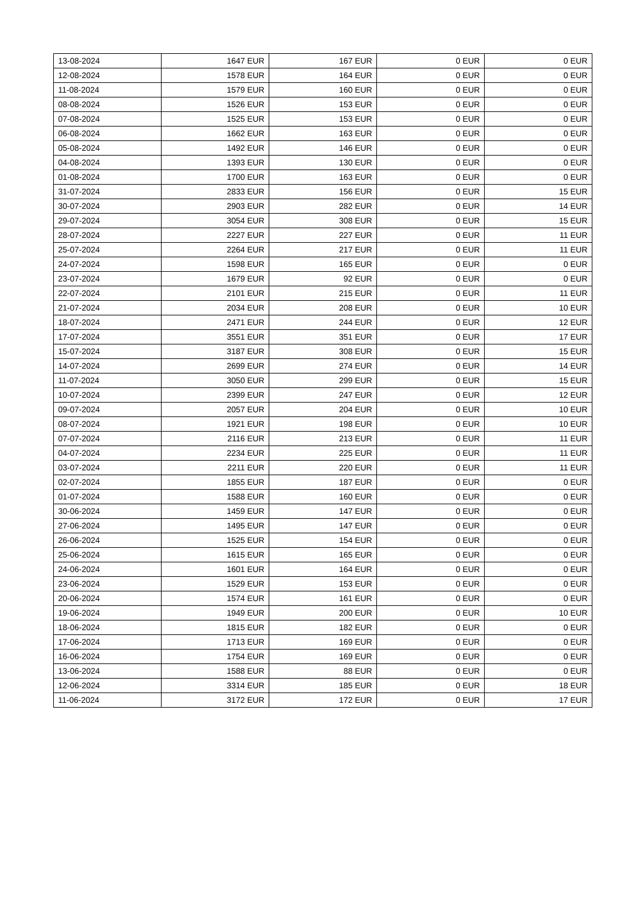| 13-08-2024 | 1647 EUR | 167 EUR | 0 EUR | 0 EUR |
| 12-08-2024 | 1578 EUR | 164 EUR | 0 EUR | 0 EUR |
| 11-08-2024 | 1579 EUR | 160 EUR | 0 EUR | 0 EUR |
| 08-08-2024 | 1526 EUR | 153 EUR | 0 EUR | 0 EUR |
| 07-08-2024 | 1525 EUR | 153 EUR | 0 EUR | 0 EUR |
| 06-08-2024 | 1662 EUR | 163 EUR | 0 EUR | 0 EUR |
| 05-08-2024 | 1492 EUR | 146 EUR | 0 EUR | 0 EUR |
| 04-08-2024 | 1393 EUR | 130 EUR | 0 EUR | 0 EUR |
| 01-08-2024 | 1700 EUR | 163 EUR | 0 EUR | 0 EUR |
| 31-07-2024 | 2833 EUR | 156 EUR | 0 EUR | 15 EUR |
| 30-07-2024 | 2903 EUR | 282 EUR | 0 EUR | 14 EUR |
| 29-07-2024 | 3054 EUR | 308 EUR | 0 EUR | 15 EUR |
| 28-07-2024 | 2227 EUR | 227 EUR | 0 EUR | 11 EUR |
| 25-07-2024 | 2264 EUR | 217 EUR | 0 EUR | 11 EUR |
| 24-07-2024 | 1598 EUR | 165 EUR | 0 EUR | 0 EUR |
| 23-07-2024 | 1679 EUR | 92 EUR | 0 EUR | 0 EUR |
| 22-07-2024 | 2101 EUR | 215 EUR | 0 EUR | 11 EUR |
| 21-07-2024 | 2034 EUR | 208 EUR | 0 EUR | 10 EUR |
| 18-07-2024 | 2471 EUR | 244 EUR | 0 EUR | 12 EUR |
| 17-07-2024 | 3551 EUR | 351 EUR | 0 EUR | 17 EUR |
| 15-07-2024 | 3187 EUR | 308 EUR | 0 EUR | 15 EUR |
| 14-07-2024 | 2699 EUR | 274 EUR | 0 EUR | 14 EUR |
| 11-07-2024 | 3050 EUR | 299 EUR | 0 EUR | 15 EUR |
| 10-07-2024 | 2399 EUR | 247 EUR | 0 EUR | 12 EUR |
| 09-07-2024 | 2057 EUR | 204 EUR | 0 EUR | 10 EUR |
| 08-07-2024 | 1921 EUR | 198 EUR | 0 EUR | 10 EUR |
| 07-07-2024 | 2116 EUR | 213 EUR | 0 EUR | 11 EUR |
| 04-07-2024 | 2234 EUR | 225 EUR | 0 EUR | 11 EUR |
| 03-07-2024 | 2211 EUR | 220 EUR | 0 EUR | 11 EUR |
| 02-07-2024 | 1855 EUR | 187 EUR | 0 EUR | 0 EUR |
| 01-07-2024 | 1588 EUR | 160 EUR | 0 EUR | 0 EUR |
| 30-06-2024 | 1459 EUR | 147 EUR | 0 EUR | 0 EUR |
| 27-06-2024 | 1495 EUR | 147 EUR | 0 EUR | 0 EUR |
| 26-06-2024 | 1525 EUR | 154 EUR | 0 EUR | 0 EUR |
| 25-06-2024 | 1615 EUR | 165 EUR | 0 EUR | 0 EUR |
| 24-06-2024 | 1601 EUR | 164 EUR | 0 EUR | 0 EUR |
| 23-06-2024 | 1529 EUR | 153 EUR | 0 EUR | 0 EUR |
| 20-06-2024 | 1574 EUR | 161 EUR | 0 EUR | 0 EUR |
| 19-06-2024 | 1949 EUR | 200 EUR | 0 EUR | 10 EUR |
| 18-06-2024 | 1815 EUR | 182 EUR | 0 EUR | 0 EUR |
| 17-06-2024 | 1713 EUR | 169 EUR | 0 EUR | 0 EUR |
| 16-06-2024 | 1754 EUR | 169 EUR | 0 EUR | 0 EUR |
| 13-06-2024 | 1588 EUR | 88 EUR | 0 EUR | 0 EUR |
| 12-06-2024 | 3314 EUR | 185 EUR | 0 EUR | 18 EUR |
| 11-06-2024 | 3172 EUR | 172 EUR | 0 EUR | 17 EUR |